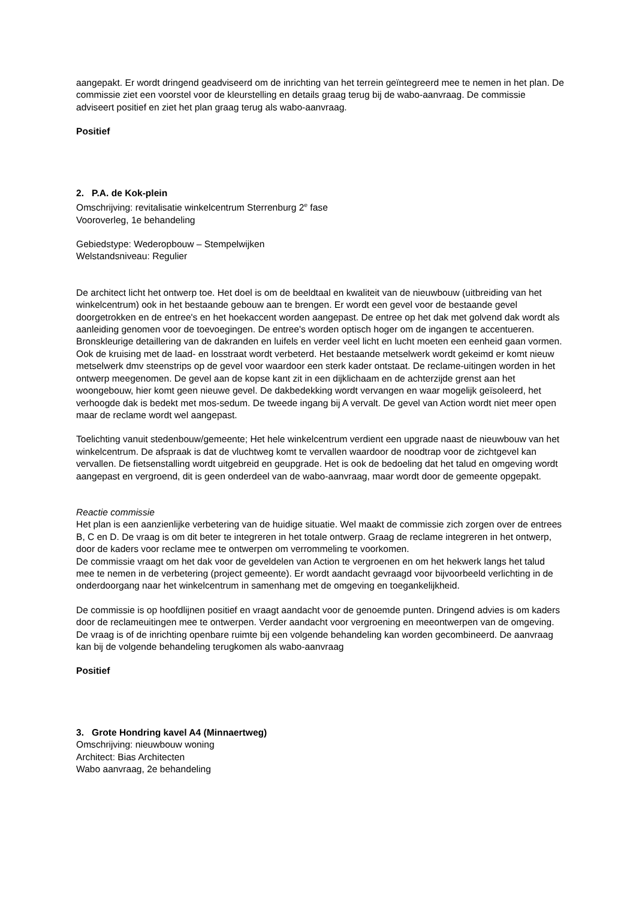aangepakt. Er wordt dringend geadviseerd om de inrichting van het terrein geïntegreerd mee te nemen in het plan. De commissie ziet een voorstel voor de kleurstelling en details graag terug bij de wabo-aanvraag. De commissie adviseert positief en ziet het plan graag terug als wabo-aanvraag.
Positief
2. P.A. de Kok-plein
Omschrijving: revitalisatie winkelcentrum Sterrenburg 2<sup>e</sup> fase
Vooroverleg, 1e behandeling
Gebiedstype: Wederopbouw – Stempelwijken
Welstandsniveau: Regulier
De architect licht het ontwerp toe. Het doel is om de beeldtaal en kwaliteit van de nieuwbouw (uitbreiding van het winkelcentrum) ook in het bestaande gebouw aan te brengen. Er wordt een gevel voor de bestaande gevel doorgetrokken en de entree's en het hoekaccent worden aangepast. De entree op het dak met golvend dak wordt als aanleiding genomen voor de toevoegingen. De entree's worden optisch hoger om de ingangen te accentueren. Bronskleurige detaillering van de dakranden en luifels en verder veel licht en lucht moeten een eenheid gaan vormen. Ook de kruising met de laad- en losstraat wordt verbeterd. Het bestaande metselwerk wordt gekeimd er komt nieuw metselwerk dmv steenstrips op de gevel voor waardoor een sterk kader ontstaat. De reclame-uitingen worden in het ontwerp meegenomen. De gevel aan de kopse kant zit in een dijklichaam en de achterzijde grenst aan het woongebouw, hier komt geen nieuwe gevel. De dakbedekking wordt vervangen en waar mogelijk geïsoleerd, het verhoogde dak is bedekt met mos-sedum. De tweede ingang bij A vervalt. De gevel van Action wordt niet meer open maar de reclame wordt wel aangepast.
Toelichting vanuit stedenbouw/gemeente; Het hele winkelcentrum verdient een upgrade naast de nieuwbouw van het winkelcentrum. De afspraak is dat de vluchtweg komt te vervallen waardoor de noodtrap voor de zichtgevel kan vervallen. De fietsenstalling wordt uitgebreid en geupgrade. Het is ook de bedoeling dat het talud en omgeving wordt aangepast en vergroend, dit is geen onderdeel van de wabo-aanvraag, maar wordt door de gemeente opgepakt.
Reactie commissie
Het plan is een aanzienlijke verbetering van de huidige situatie. Wel maakt de commissie zich zorgen over de entrees B, C en D. De vraag is om dit beter te integreren in het totale ontwerp. Graag de reclame integreren in het ontwerp, door de kaders voor reclame mee te ontwerpen om verrommeling te voorkomen.
De commissie vraagt om het dak voor de geveldelen van Action te vergroenen en om het hekwerk langs het talud mee te nemen in de verbetering (project gemeente). Er wordt aandacht gevraagd voor bijvoorbeeld verlichting in de onderdoorgang naar het winkelcentrum in samenhang met de omgeving en toegankelijkheid.
De commissie is op hoofdlijnen positief en vraagt aandacht voor de genoemde punten. Dringend advies is om kaders door de reclameuitingen mee te ontwerpen. Verder aandacht voor vergroening en meeontwerpen van de omgeving. De vraag is of de inrichting openbare ruimte bij een volgende behandeling kan worden gecombineerd. De aanvraag kan bij de volgende behandeling terugkomen als wabo-aanvraag
Positief
3. Grote Hondring kavel A4 (Minnaertweg)
Omschrijving: nieuwbouw woning
Architect: Bias Architecten
Wabo aanvraag, 2e behandeling